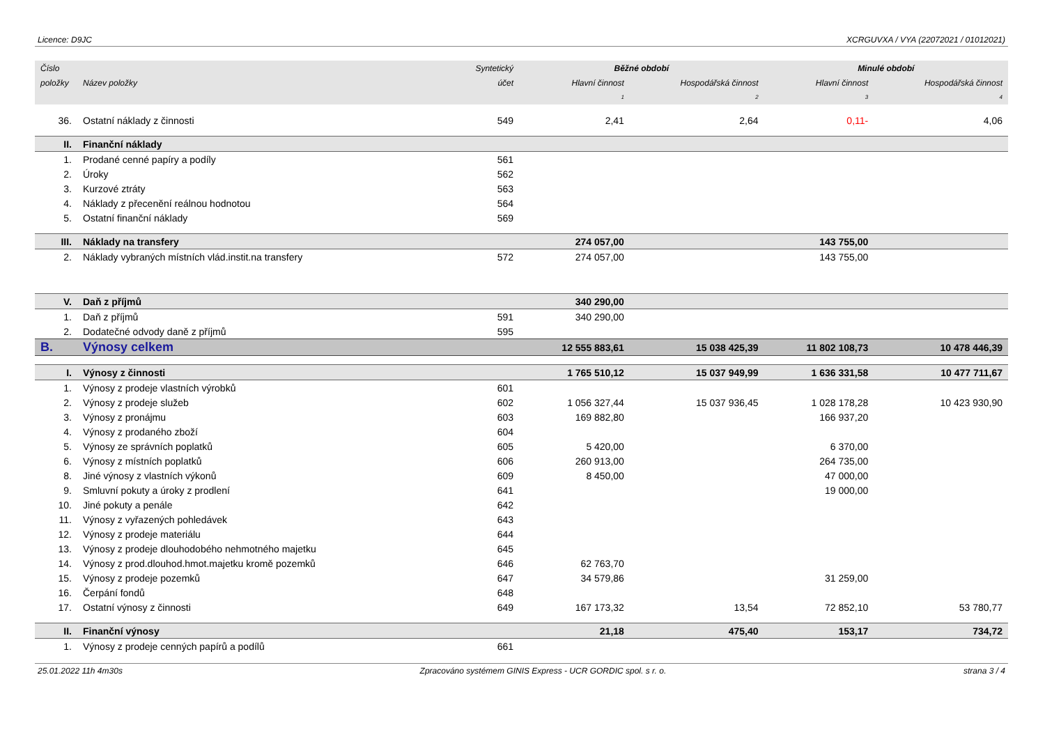Licence: D9JC XCRGUVXA / VYA (22072021 / 01012021)
| Číslo | | Syntetický | Běžné období | | Minulé období | |
| --- | --- | --- | --- | --- | --- | --- |
| položky | Název položky | účet | Hlavní činnost | Hospodářská činnost | Hlavní činnost | Hospodářská činnost |
| | | | 1 | 2 | 3 | 4 |
| 36. | Ostatní náklady z činnosti | 549 | 2,41 | 2,64 | 0,11- | 4,06 |
| II. | Finanční náklady | | | | | |
| 1. | Prodané cenné papíry a podíly | 561 | | | | |
| 2. | Úroky | 562 | | | | |
| 3. | Kurzové ztráty | 563 | | | | |
| 4. | Náklady z přecenění reálnou hodnotou | 564 | | | | |
| 5. | Ostatní finanční náklady | 569 | | | | |
| III. | Náklady na transfery | | 274 057,00 | | 143 755,00 | |
| 2. | Náklady vybraných místních vlád.instit.na transfery | 572 | 274 057,00 | | 143 755,00 | |
| V. | Daň z příjmů | | 340 290,00 | | | |
| 1. | Daň z příjmů | 591 | 340 290,00 | | | |
| 2. | Dodatečné odvody daně z příjmů | 595 | | | | |
| B. | Výnosy celkem | | 12 555 883,61 | 15 038 425,39 | 11 802 108,73 | 10 478 446,39 |
| I. | Výnosy z činnosti | | 1 765 510,12 | 15 037 949,99 | 1 636 331,58 | 10 477 711,67 |
| 1. | Výnosy z prodeje vlastních výrobků | 601 | | | | |
| 2. | Výnosy z prodeje služeb | 602 | 1 056 327,44 | 15 037 936,45 | 1 028 178,28 | 10 423 930,90 |
| 3. | Výnosy z pronájmu | 603 | 169 882,80 | | 166 937,20 | |
| 4. | Výnosy z prodaného zboží | 604 | | | | |
| 5. | Výnosy ze správních poplatků | 605 | 5 420,00 | | 6 370,00 | |
| 6. | Výnosy z místních poplatků | 606 | 260 913,00 | | 264 735,00 | |
| 8. | Jiné výnosy z vlastních výkonů | 609 | 8 450,00 | | 47 000,00 | |
| 9. | Smluvní pokuty a úroky z prodlení | 641 | | | 19 000,00 | |
| 10. | Jiné pokuty a penále | 642 | | | | |
| 11. | Výnosy z vyřazených pohledávek | 643 | | | | |
| 12. | Výnosy z prodeje materiálu | 644 | | | | |
| 13. | Výnosy z prodeje dlouhodobého nehmotného majetku | 645 | | | | |
| 14. | Výnosy z prod.dlouhod.hmot.majetku kromě pozemků | 646 | 62 763,70 | | | |
| 15. | Výnosy z prodeje pozemků | 647 | 34 579,86 | | 31 259,00 | |
| 16. | Čerpání fondů | 648 | | | | |
| 17. | Ostatní výnosy z činnosti | 649 | 167 173,32 | 13,54 | 72 852,10 | 53 780,77 |
| II. | Finanční výnosy | | 21,18 | 475,40 | 153,17 | 734,72 |
| 1. | Výnosy z prodeje cenných papírů a podílů | 661 | | | | |
25.01.2022 11h 4m30s Zpracováno systémem GINIS Express - UCR GORDIC spol. s r. o. strana 3 / 4